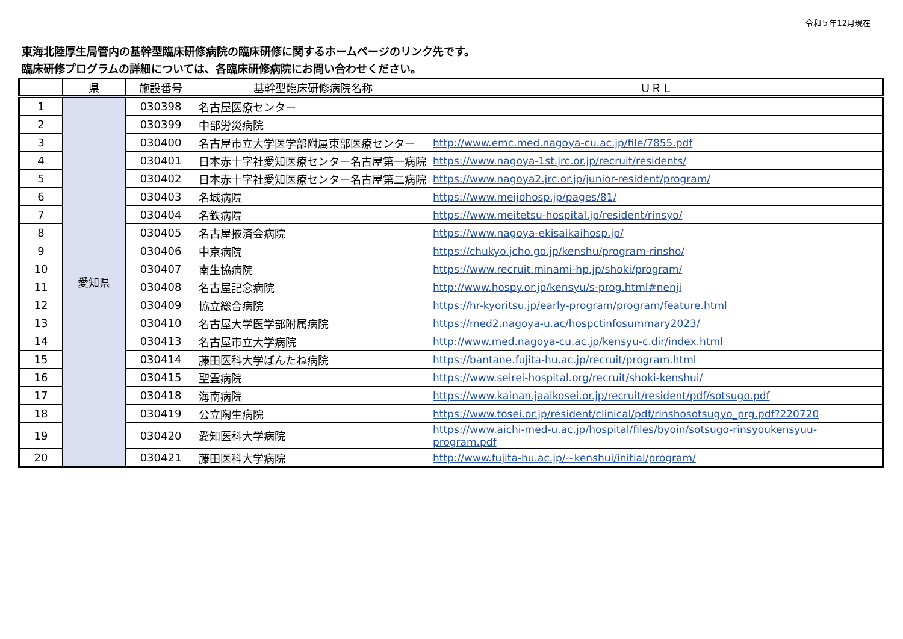令和５年12月現在
東海北陸厚生局管内の基幹型臨床研修病院の臨床研修に関するホームページのリンク先です。
臨床研修プログラムの詳細については、各臨床研修病院にお問い合わせください。
| | 県 | 施設番号 | 基幹型臨床研修病院名称 | ＵＲＬ |
| --- | --- | --- | --- | --- |
| 1 | 愛知県 | 030398 | 名古屋医療センター | |
| 2 | | 030399 | 中部労災病院 | |
| 3 | | 030400 | 名古屋市立大学医学部附属東部医療センター | http://www.emc.med.nagoya-cu.ac.jp/file/7855.pdf |
| 4 | | 030401 | 日本赤十字社愛知医療センター名古屋第一病院 | https://www.nagoya-1st.jrc.or.jp/recruit/residents/ |
| 5 | | 030402 | 日本赤十字社愛知医療センター名古屋第二病院 | https://www.nagoya2.jrc.or.jp/junior-resident/program/ |
| 6 | | 030403 | 名城病院 | https://www.meijohosp.jp/pages/81/ |
| 7 | | 030404 | 名鉄病院 | https://www.meitetsu-hospital.jp/resident/rinsyo/ |
| 8 | | 030405 | 名古屋掖済会病院 | https://www.nagoya-ekisaikaihosp.jp/ |
| 9 | | 030406 | 中京病院 | https://chukyo.jcho.go.jp/kenshu/program-rinsho/ |
| 10 | | 030407 | 南生協病院 | https://www.recruit.minami-hp.jp/shoki/program/ |
| 11 | | 030408 | 名古屋記念病院 | http://www.hospy.or.jp/kensyu/s-prog.html#nenji |
| 12 | | 030409 | 協立総合病院 | https://hr-kyoritsu.jp/early-program/program/feature.html |
| 13 | | 030410 | 名古屋大学医学部附属病院 | https://med2.nagoya-u.ac/hospctinfosummary2023/ |
| 14 | | 030413 | 名古屋市立大学病院 | http://www.med.nagoya-cu.ac.jp/kensyu-c.dir/index.html |
| 15 | | 030414 | 藤田医科大学ばんたね病院 | https://bantane.fujita-hu.ac.jp/recruit/program.html |
| 16 | | 030415 | 聖霊病院 | https://www.seirei-hospital.org/recruit/shoki-kenshui/ |
| 17 | | 030418 | 海南病院 | https://www.kainan.jaaikosei.or.jp/recruit/resident/pdf/sotsugo.pdf |
| 18 | | 030419 | 公立陶生病院 | https://www.tosei.or.jp/resident/clinical/pdf/rinshosotsugyo_prg.pdf?220720 |
| 19 | | 030420 | 愛知医科大学病院 | https://www.aichi-med-u.ac.jp/hospital/files/byoin/sotsugo-rinsyoukensyuu-program.pdf |
| 20 | | 030421 | 藤田医科大学病院 | http://www.fujita-hu.ac.jp/~kenshui/initial/program/ |